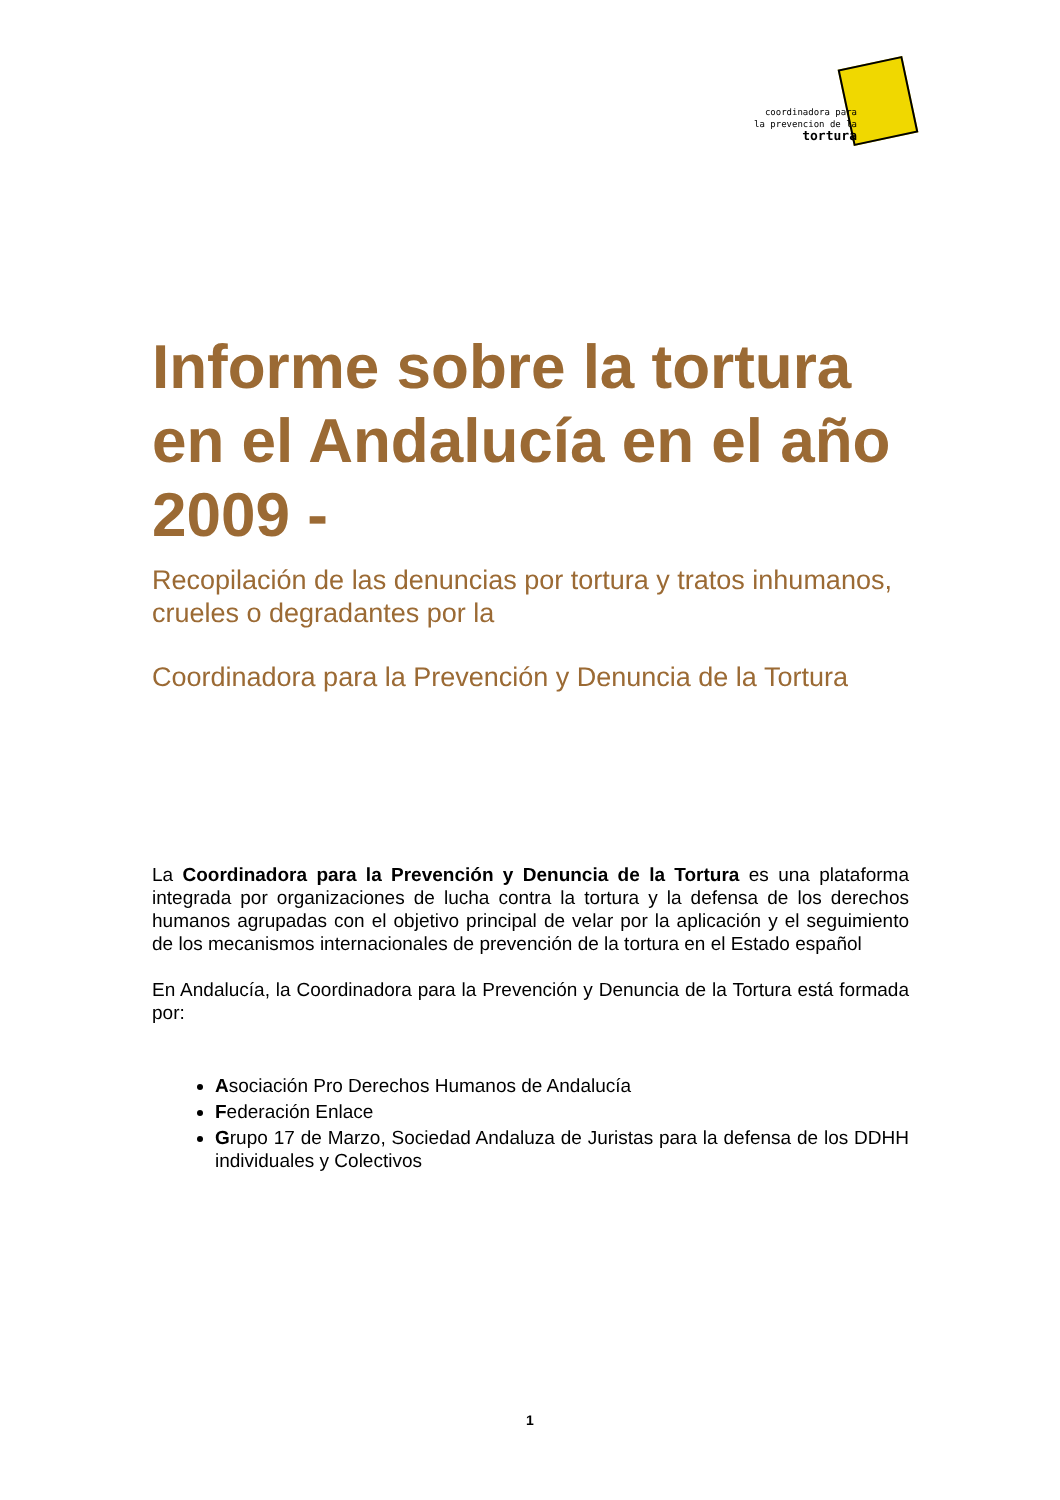coordinadora para
la prevencion de la
tortura
Informe sobre la tortura en el Andalucía en el año 2009 -
Recopilación de las denuncias por tortura y tratos inhumanos, crueles o degradantes por la
Coordinadora para la Prevención y Denuncia de la Tortura
La Coordinadora para la Prevención y Denuncia de la Tortura es una plataforma integrada por organizaciones de lucha contra la tortura y la defensa de los derechos humanos agrupadas con el objetivo principal de velar por la aplicación y el seguimiento de los mecanismos internacionales de prevención de la tortura en el Estado español
En Andalucía, la Coordinadora para la Prevención y Denuncia de la Tortura está formada por:
Asociación Pro Derechos Humanos de Andalucía
Federación Enlace
Grupo 17 de Marzo, Sociedad Andaluza de Juristas para la defensa de los DDHH individuales y Colectivos
1